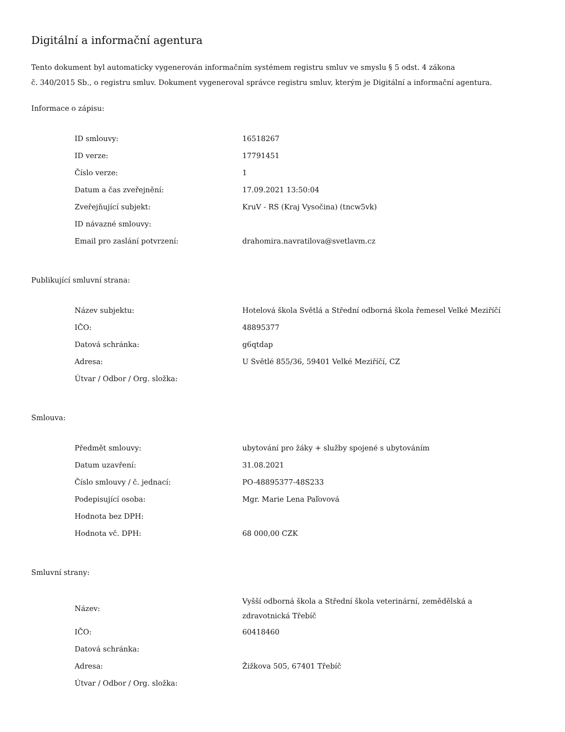Digitální a informační agentura
Tento dokument byl automaticky vygenerován informačním systémem registru smluv ve smyslu § 5 odst. 4 zákona
č. 340/2015 Sb., o registru smluv. Dokument vygeneroval správce registru smluv, kterým je Digitální a informační agentura.
Informace o zápisu:
| ID smlouvy: | 16518267 |
| ID verze: | 17791451 |
| Číslo verze: | 1 |
| Datum a čas zveřejnění: | 17.09.2021 13:50:04 |
| Zveřejňující subjekt: | KruV - RS (Kraj Vysočina) (tncw5vk) |
| ID návazné smlouvy: | |
| Email pro zaslání potvrzení: | drahomira.navratilova@svetlavm.cz |
Publikující smluvní strana:
| Název subjektu: | Hotelová škola Světlá a Střední odborná škola řemesel Velké Meziříčí |
| IČO: | 48895377 |
| Datová schránka: | g6qtdap |
| Adresa: | U Světlé 855/36, 59401 Velké Meziříčí, CZ |
| Útvar / Odbor / Org. složka: | |
Smlouva:
| Předmět smlouvy: | ubytování pro žáky + služby spojené s ubytováním |
| Datum uzavření: | 31.08.2021 |
| Číslo smlouvy / č. jednací: | PO-48895377-48S233 |
| Podepisující osoba: | Mgr. Marie Lena Paľovová |
| Hodnota bez DPH: | |
| Hodnota vč. DPH: | 68 000,00 CZK |
Smluvní strany:
| Název: | Vyšší odborná škola a Střední škola veterinární, zemědělská a zdravotnická Třebíč |
| IČO: | 60418460 |
| Datová schránka: | |
| Adresa: | Žižkova 505, 67401 Třebíč |
| Útvar / Odbor / Org. složka: | |